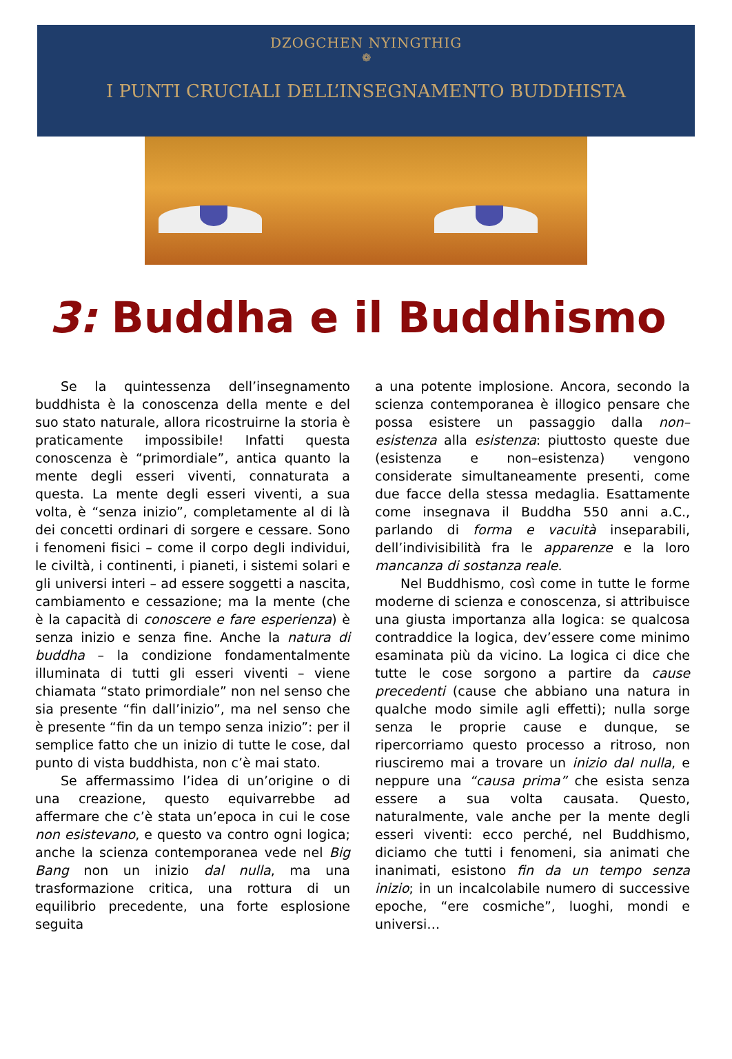DZOGCHEN NYINGTHIG
❁
I PUNTI CRUCIALI DELL’INSEGNAMENTO BUDDHISTA
3: Buddha e il Buddhismo
Se la quintessenza dell’insegnamento buddhista è la conoscenza della mente e del suo stato naturale, allora ricostruirne la storia è praticamente impossibile! Infatti questa conoscenza è “primordiale”, antica quanto la mente degli esseri viventi, connaturata a questa. La mente degli esseri viventi, a sua volta, è “senza inizio”, completamente al di là dei concetti ordinari di sorgere e cessare. Sono i fenomeni fisici – come il corpo degli individui, le civiltà, i continenti, i pianeti, i sistemi solari e gli universi interi – ad essere soggetti a nascita, cambiamento e cessazione; ma la mente (che è la capacità di conoscere e fare esperienza) è senza inizio e senza fine. Anche la natura di buddha – la condizione fondamentalmente illuminata di tutti gli esseri viventi – viene chiamata “stato primordiale” non nel senso che sia presente “fin dall’inizio”, ma nel senso che è presente “fin da un tempo senza inizio”: per il semplice fatto che un inizio di tutte le cose, dal punto di vista buddhista, non c’è mai stato.
Se affermassimo l’idea di un’origine o di una creazione, questo equivarrebbe ad affermare che c’è stata un’epoca in cui le cose non esistevano, e questo va contro ogni logica; anche la scienza contemporanea vede nel Big Bang non un inizio dal nulla, ma una trasformazione critica, una rottura di un equilibrio precedente, una forte esplosione seguita
a una potente implosione. Ancora, secondo la scienza contemporanea è illogico pensare che possa esistere un passaggio dalla non–esistenza alla esistenza: piuttosto queste due (esistenza e non–esistenza) vengono considerate simultaneamente presenti, come due facce della stessa medaglia. Esattamente come insegnava il Buddha 550 anni a.C., parlando di forma e vacuità inseparabili, dell’indivisibilità fra le apparenze e la loro mancanza di sostanza reale.
Nel Buddhismo, così come in tutte le forme moderne di scienza e conoscenza, si attribuisce una giusta importanza alla logica: se qualcosa contraddice la logica, dev’essere come minimo esaminata più da vicino. La logica ci dice che tutte le cose sorgono a partire da cause precedenti (cause che abbiano una natura in qualche modo simile agli effetti); nulla sorge senza le proprie cause e dunque, se ripercorriamo questo processo a ritroso, non riusciremo mai a trovare un inizio dal nulla, e neppure una “causa prima” che esista senza essere a sua volta causata. Questo, naturalmente, vale anche per la mente degli esseri viventi: ecco perché, nel Buddhismo, diciamo che tutti i fenomeni, sia animati che inanimati, esistono fin da un tempo senza inizio; in un incalcolabile numero di successive epoche, “ere cosmiche”, luoghi, mondi e universi…